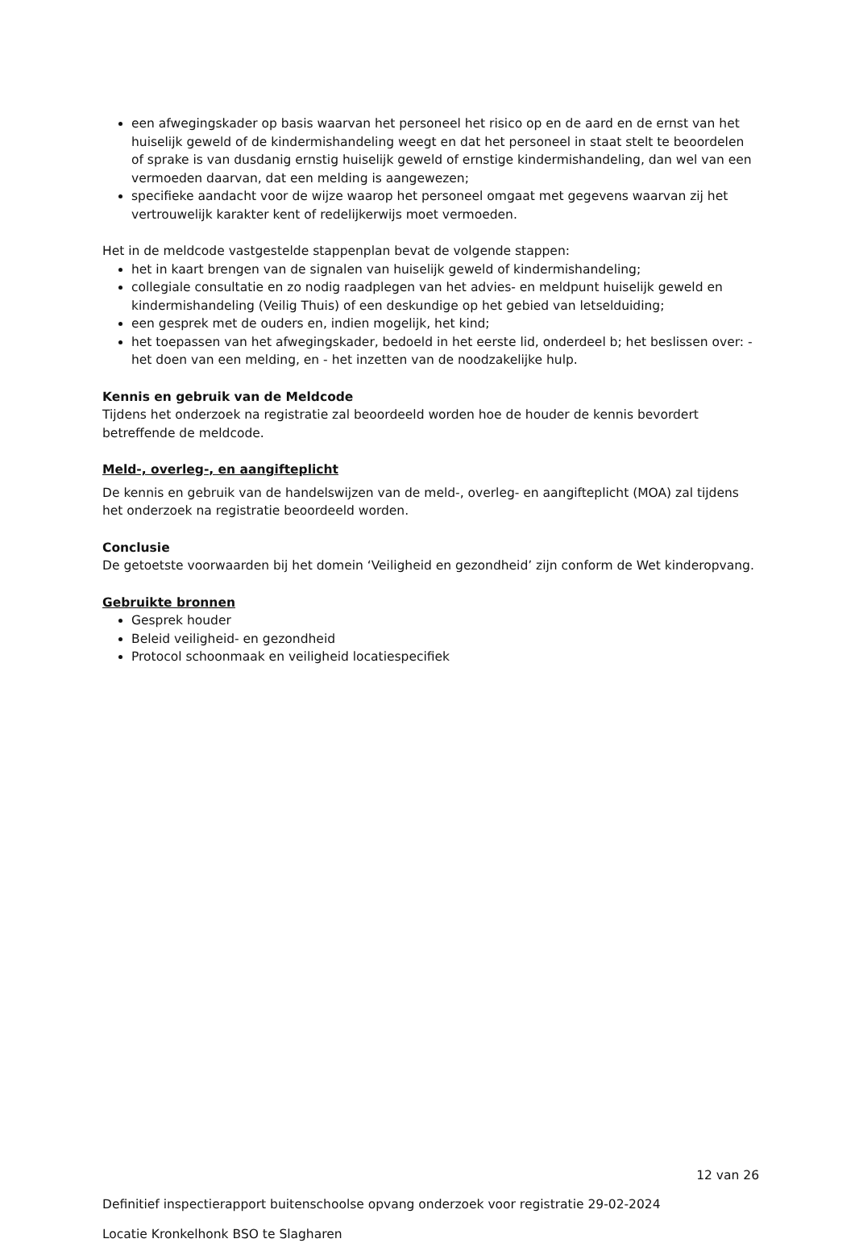een afwegingskader op basis waarvan het personeel het risico op en de aard en de ernst van het huiselijk geweld of de kindermishandeling weegt en dat het personeel in staat stelt te beoordelen of sprake is van dusdanig ernstig huiselijk geweld of ernstige kindermishandeling, dan wel van een vermoeden daarvan, dat een melding is aangewezen;
specifieke aandacht voor de wijze waarop het personeel omgaat met gegevens waarvan zij het vertrouwelijk karakter kent of redelijkerwijs moet vermoeden.
Het in de meldcode vastgestelde stappenplan bevat de volgende stappen:
het in kaart brengen van de signalen van huiselijk geweld of kindermishandeling;
collegiale consultatie en zo nodig raadplegen van het advies- en meldpunt huiselijk geweld en kindermishandeling (Veilig Thuis) of een deskundige op het gebied van letselduiding;
een gesprek met de ouders en, indien mogelijk, het kind;
het toepassen van het afwegingskader, bedoeld in het eerste lid, onderdeel b; het beslissen over: - het doen van een melding, en - het inzetten van de noodzakelijke hulp.
Kennis en gebruik van de Meldcode
Tijdens het onderzoek na registratie zal beoordeeld worden hoe de houder de kennis bevordert betreffende de meldcode.
Meld-, overleg-, en aangifteplicht
De kennis en gebruik van de handelswijzen van de meld-, overleg- en aangifteplicht (MOA) zal tijdens het onderzoek na registratie beoordeeld worden.
Conclusie
De getoetste voorwaarden bij het domein ‘Veiligheid en gezondheid’ zijn conform de Wet kinderopvang.
Gebruikte bronnen
Gesprek houder
Beleid veiligheid- en gezondheid
Protocol schoonmaak en veiligheid locatiespecifiek
12 van 26
Definitief inspectierapport buitenschoolse opvang onderzoek voor registratie 29-02-2024
Locatie Kronkelhonk BSO te Slagharen